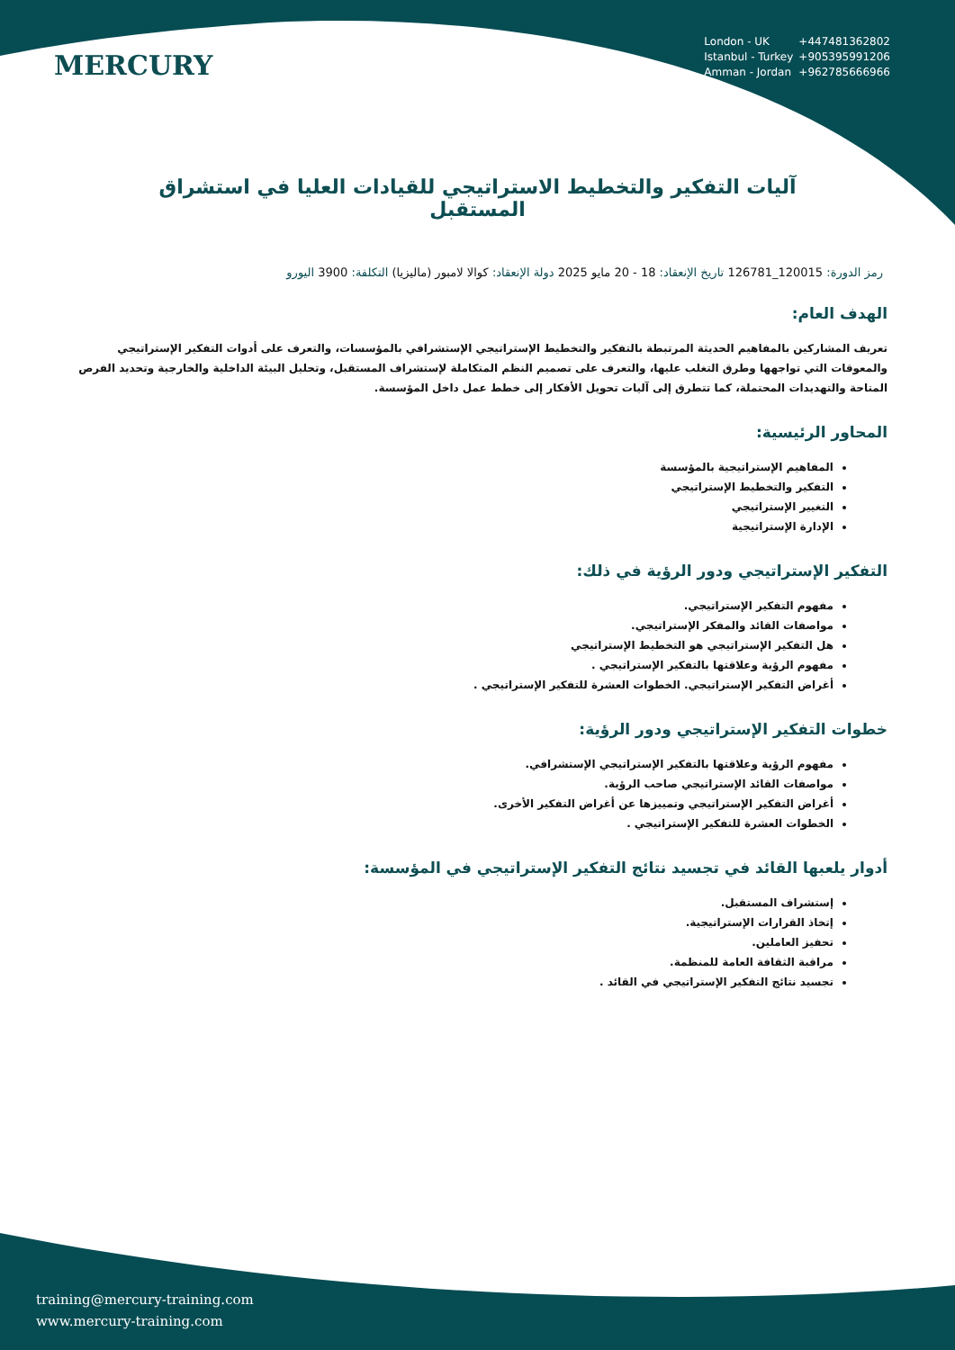MERCURY
London - UK +447481362802
Istanbul - Turkey +905395991206
Amman - Jordan +962785666966
آليات التفكير والتخطيط الاستراتيجي للقيادات العليا في استشراق المستقبل
رمز الدورة: 120015_126781 تاريخ الإنعقاد: 18 - 20 مايو 2025 دولة الإنعقاد: كوالا لامبور (ماليزيا) التكلفة: 3900 اليورو
الهدف العام:
تعريف المشاركين بالمفاهيم الحديثة المرتبطة بالتفكير والتخطيط الإستراتيجي الإستشرافي بالمؤسسات، والتعرف على أدوات التفكير الإستراتيجي والمعوقات التي تواجهها وطرق التغلب عليها، والتعرف على تصميم النظم المتكاملة لإستشراف المستقبل، وتحليل البيئة الداخلية والخارجية وتحديد الفرص المتاحة والتهديدات المحتملة، كما تتطرق إلى آليات تحويل الأفكار إلى خطط عمل داخل المؤسسة.
المحاور الرئيسية:
المفاهيم الإستراتيجية بالمؤسسة
التفكير والتخطيط الإستراتيجي
التغيير الإستراتيجي
الإدارة الإستراتيجية
التفكير الإستراتيجي ودور الرؤية في ذلك:
مفهوم التفكير الإستراتيجي.
مواصفات القائد والمفكر الإستراتيجي.
هل التفكير الإستراتيجي هو التخطيط الإستراتيجي
مفهوم الرؤية وعلاقتها بالتفكير الإستراتيجي .
أغراض التفكير الإستراتيجي. الخطوات العشرة للتفكير الإستراتيجي .
خطوات التفكير الإستراتيجي ودور الرؤية:
مفهوم الرؤية وعلاقتها بالتفكير الإستراتيجي الإستشرافي.
مواصفات القائد الإستراتيجي صاحب الرؤية.
أغراض التفكير الإستراتيجي وتمييزها عن أغراض التفكير الأخرى.
الخطوات العشرة للتفكير الإستراتيجي .
أدوار يلعبها القائد في تجسيد نتائج التفكير الإستراتيجي في المؤسسة:
إستشراف المستقبل.
إتخاذ القرارات الإستراتيجية.
تحفيز العاملين.
مراقبة الثقافة العامة للمنظمة.
تجسيد نتائج التفكير الإستراتيجي في القائد .
training@mercury-training.com
www.mercury-training.com